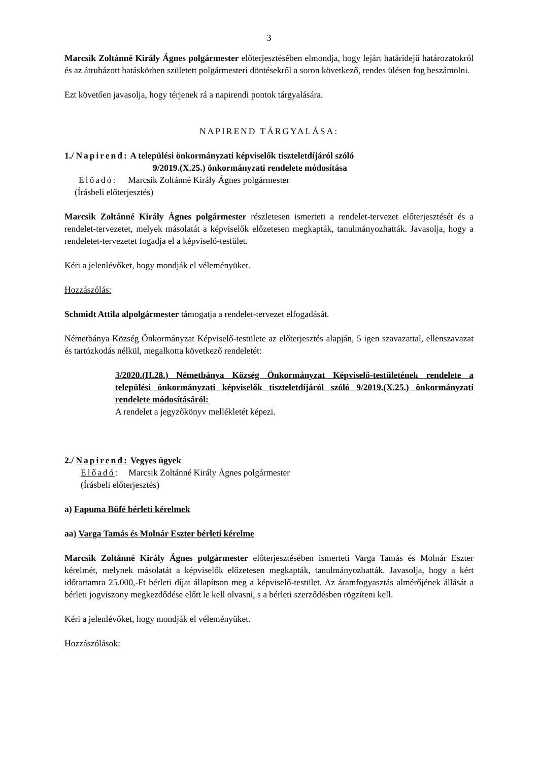3
Marcsik Zoltánné Király Ágnes polgármester előterjesztésében elmondja, hogy lejárt határidejű határozatokról és az átruházott hatáskörben született polgármesteri döntésekről a soron következő, rendes ülésen fog beszámolni.
Ezt követően javasolja, hogy térjenek rá a napirendi pontok tárgyalására.
NAPIREND TÁRGYALÁSA:
1./ Napirend: A települési önkormányzati képviselők tiszteletdíjáról szóló
9/2019.(X.25.) önkormányzati rendelete módosítása
Előadó: Marcsik Zoltánné Király Ágnes polgármester
(Írásbeli előterjesztés)
Marcsik Zoltánné Király Ágnes polgármester részletesen ismerteti a rendelet-tervezet előterjesztését és a rendelet-tervezetet, melyek másolatát a képviselők előzetesen megkapták, tanulmányozhatták. Javasolja, hogy a rendeletet-tervezetet fogadja el a képviselő-testület.
Kéri a jelenlévőket, hogy mondják el véleményüket.
Hozzászólás:
Schmidt Attila alpolgármester támogatja a rendelet-tervezet elfogadását.
Németbánya Község Önkormányzat Képviselő-testülete az előterjesztés alapján, 5 igen szavazattal, ellenszavazat és tartózkodás nélkül, megalkotta következő rendeletét:
3/2020.(II.28.) Németbánya Község Önkormányzat Képviselő-testületének rendelete a települési önkormányzati képviselők tiszteletdíjáról szóló 9/2019.(X.25.) önkormányzati rendelete módosításáról:
A rendelet a jegyzőkönyv mellékletét képezi.
2./ Napirend: Vegyes ügyek
Előadó: Marcsik Zoltánné Király Ágnes polgármester
(Írásbeli előterjesztés)
a) Fapuma Büfé bérleti kérelmek
aa) Varga Tamás és Molnár Eszter bérleti kérelme
Marcsik Zoltánné Király Ágnes polgármester előterjesztésében ismerteti Varga Tamás és Molnár Eszter kérelmét, melynek másolatát a képviselők előzetesen megkapták, tanulmányozhatták. Javasolja, hogy a kért időtartamra 25.000,-Ft bérleti díjat állapítson meg a képviselő-testület. Az áramfogyasztás almérőjének állását a bérleti jogviszony megkezdődése előtt le kell olvasni, s a bérleti szerződésben rögzíteni kell.
Kéri a jelenlévőket, hogy mondják el véleményüket.
Hozzászólások: